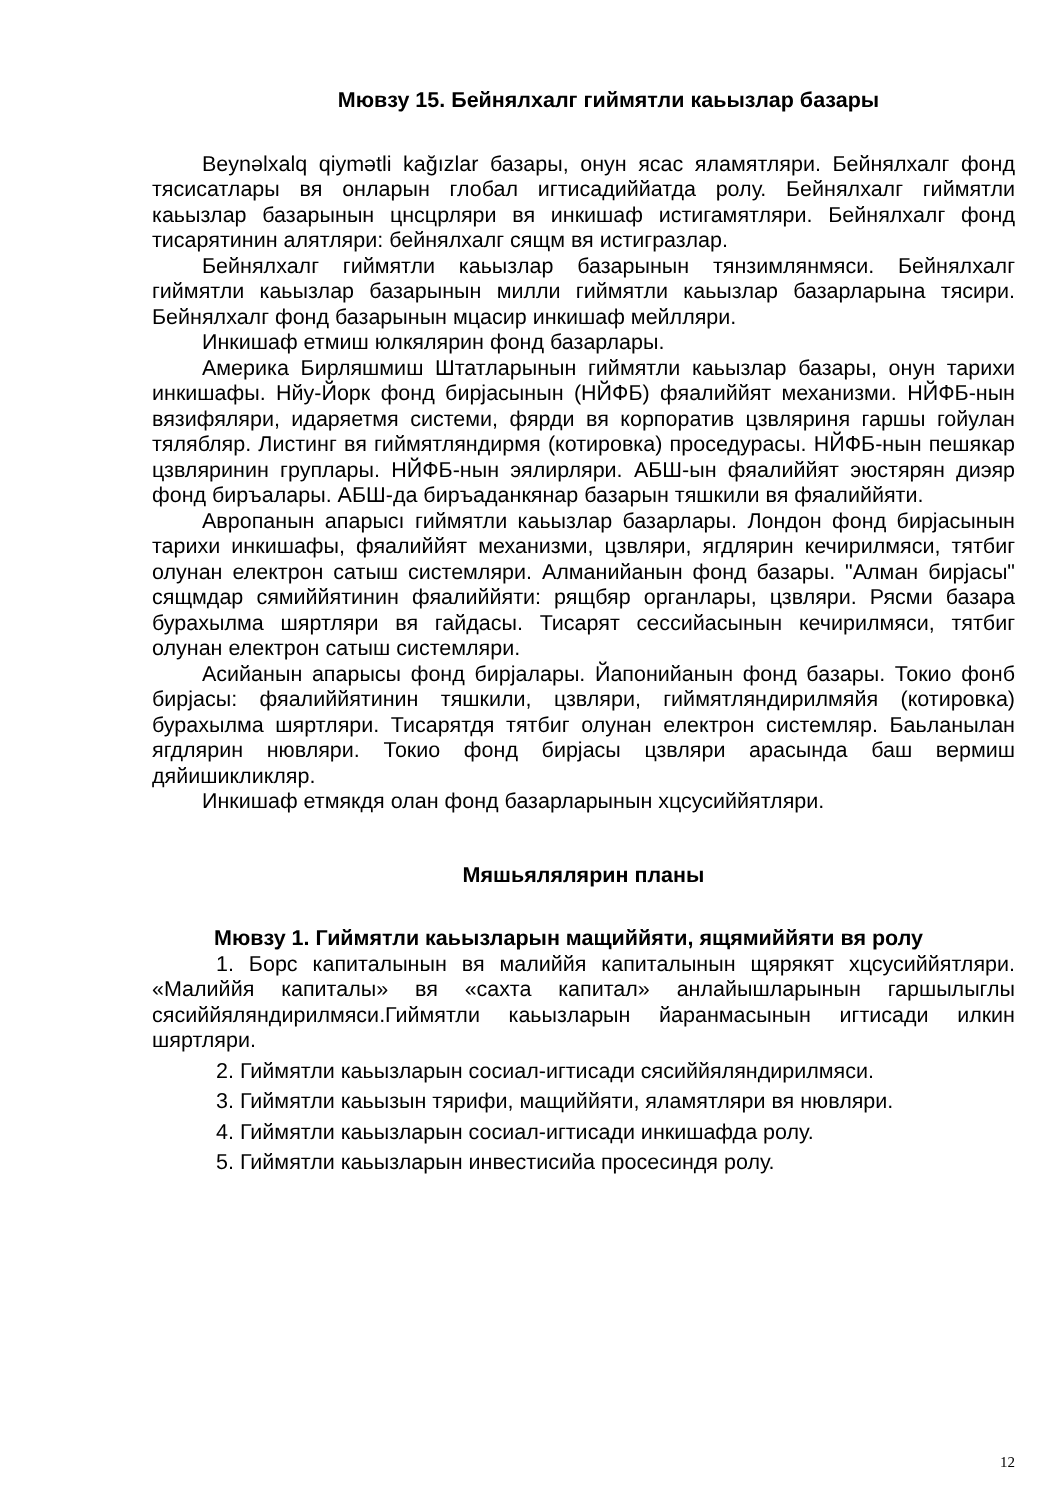Мювзу 15. Бейнялхалг гиймятли каьызлар базары
Beynəlxalq qiymətli kağızlar базары, онун ясас яламятляри. Бейнялхалг фонд тясисатлары вя онларын глобал игтисадиййатда ролу. Бейнялхалг гиймятли каьызлар базарынын цнсцрляри вя инкишаф истигамятляри. Бейнялхалг фонд тисарятинин алятляри: бейнялхалг сящм вя истигразлар.
Бейнялхалг гиймятли каьызлар базарынын тянзимлянмяси. Бейнялхалг гиймятли каьызлар базарынын милли гиймятли каьызлар базарларына тясири. Бейнялхалг фонд базарынын мцасир инкишаф мейлляри.
Инкишаф етмиш юлкялярин фонд базарлары.
Америка Бирляшмиш Штатларынын гиймятли каьызлар базары, онун тарихи инкишафы. Нйу-Йорк фонд бирjасынын (НЙФБ) фяалиййят механизми. НЙФБ-нын вязифяляри, идаряетмя системи, фярди вя корпоратив цзвляриня гаршы гойулан тялябляр. Листинг вя гиймятляндирмя (котировка) проседурасы. НЙФБ-нын пешякар цзвляринин груплары. НЙФБ-нын эялирляри. АБШ-ын фяалиййят эюстярян диэяр фонд биръалары. АБШ-да биръаданкянар базарын тяшкили вя фяалиййяти.
Авропанын апарысı гиймятли каьызлар базарлары. Лондон фонд бирjасынын тарихи инкишафы, фяалиййят механизми, цзвляри, ягдлярин кечирилмяси, тятбиг олунан електрон сатыш системляри. Алманийанын фонд базары. "Алман бирjасы" сящмдар сямиййятинин фяалиййяти: рящбяр органлары, цзвляри. Рясми базара бурахылма шяртляри вя гайдасы. Тисарят сессийасынын кечирилмяси, тятбиг олунан електрон сатыш системляри.
Асийанын апарысы фонд бирjалары. Йапонийанын фонд базары. Токио фонб бирjасы: фяалиййятинин тяшкили, цзвляри, гиймятляндирилмяйя (котировка) бурахылма шяртляри. Тисарятдя тятбиг олунан електрон системляр. Баьланылан ягдлярин нювляри. Токио фонд бирjасы цзвляри арасында баш вермиш дяйишикликляр.
Инкишаф етмякдя олан фонд базарларынын хцсусиййятляри.
Мяшьялялярин планы
Мювзу 1. Гиймятли каьызларын мащиййяти, ящямиййяти вя ролу
1. Борс капиталынын вя малиййя капиталынын щярякят хцсусиййятляри. «Малиййя капиталы» вя «сахта капитал» анлайышларынын гаршылыглы сясиййяляндирилмяси.Гиймятли каьызларын йаранмасынын игтисади илкин шяртляри.
2. Гиймятли каьызларын сосиал-игтисади сясиййяляндирилмяси.
3. Гиймятли каьызын тярифи, мащиййяти, яламятляри вя нювляри.
4. Гиймятли каьызларын сосиал-игтисади инкишафда ролу.
5. Гиймятли каьызларын инвестисийа просесиндя ролу.
12